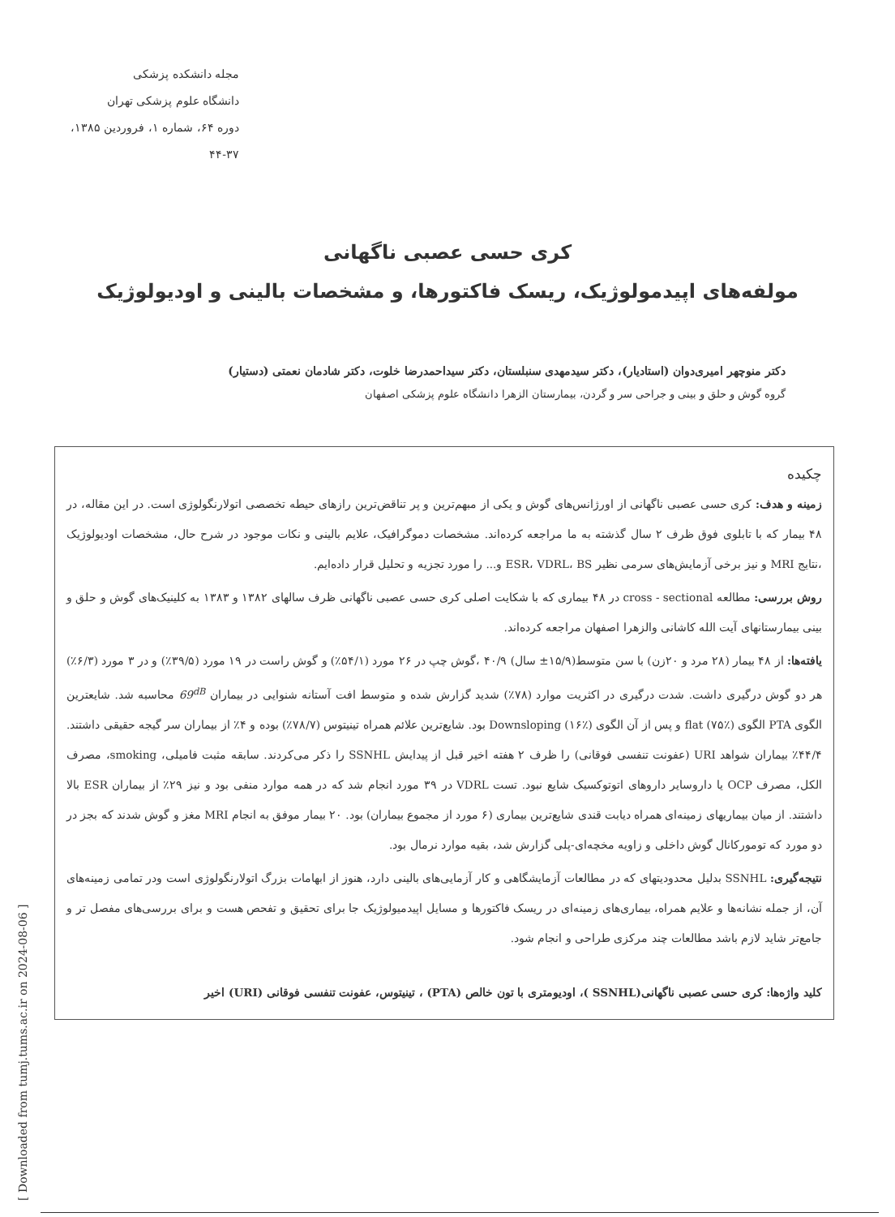مجله دانشکده پزشکی
دانشگاه علوم پزشکی تهران
دوره ۶۴، شماره ۱، فروردین ۱۳۸۵، ۳۷-۴۴
کری حسی عصبی ناگهانی
مولفه‌های اپیدمولوژیک، ریسک فاکتورها، و مشخصات بالینی و اودیولوژیک
دکتر منوچهر امیری‌دوان (استادیار)، دکتر سیدمهدی سنبلستان، دکتر سیداحمدرضا خلوت، دکتر شادمان نعمتی (دستیار)
گروه گوش و حلق و بینی و جراحی سر و گردن، بیمارستان الزهرا دانشگاه علوم پزشکی اصفهان
چکیده
زمینه و هدف: کری حسی عصبی ناگهانی از اورژانس‌های گوش و یکی از مبهم‌ترین و پر تناقض‌ترین رازهای حیطه تخصصی اتولارنگولوژی است. در این مقاله، در ۴۸ بیمار که با تابلوی فوق ظرف ۲ سال گذشته به ما مراجعه کرده‌اند. مشخصات دموگرافیک، علایم بالینی و نکات موجود در شرح حال، مشخصات اودیولوژیک ،نتایج MRI و نیز برخی آزمایش‌های سرمی نظیر ESR، VDRL، BS و... را مورد تجزیه و تحلیل قرار داده‌ایم.
روش بررسی: مطالعه cross - sectional در ۴۸ بیماری که با شکایت اصلی کری حسی عصبی ناگهانی ظرف سالهای ۱۳۸۲ و ۱۳۸۳ به کلینیک‌های گوش و حلق و بینی بیمارستانهای آیت الله کاشانی والزهرا اصفهان مراجعه کرده‌اند.
یافته‌ها: از ۴۸ بیمار (۲۸ مرد و ۲۰زن) با سن متوسط(۱۵/۹± سال) ۴۰/۹ ،گوش چپ در ۲۶ مورد (۵۴/۱٪) و گوش راست در ۱۹ مورد (۳۹/۵٪) و در ۳ مورد (۶/۳٪) هر دو گوش درگیری داشت. شدت درگیری در اکثریت موارد (۷۸٪) شدید گزارش شده و متوسط افت آستانه شنوایی در بیماران 69<sup>dB</sup> محاسبه شد. شایعترین الگوی PTA الگوی flat (۷۵٪) و پس از آن الگوی Downsloping (۱۶٪) بود. شایع‌ترین علائم همراه تینیتوس (۷۸/۷٪) بوده و ۴٪ از بیماران سر گیجه حقیقی داشتند. ۴۴/۴٪ بیماران شواهد URI (عفونت تنفسی فوقانی) را ظرف ۲ هفته اخیر قبل از پیدایش SSNHL را ذکر می‌کردند. سابقه مثبت فامیلی، smoking، مصرف الکل، مصرف OCP یا داروسایر داروهای اتوتوکسیک شایع نبود. تست VDRL در ۳۹ مورد انجام شد که در همه موارد منفی بود و نیز ۲۹٪ از بیماران ESR بالا داشتند. از میان بیماریهای زمینه‌ای همراه دیابت قندی شایع‌ترین بیماری (۶ مورد از مجموع بیماران) بود. ۲۰ بیمار موفق به انجام MRI مغز و گوش شدند که بجز در دو مورد که تومورکانال گوش داخلی و زاویه مخچه‌ای-پلی گزارش شد، بقیه موارد نرمال بود.
نتیجه‌گیری: SSNHL بدلیل محدودیتهای که در مطالعات آزمایشگاهی و کار آزمایی‌های بالینی دارد، هنوز از ابهامات بزرگ اتولارنگولوژی است ودر تمامی زمینه‌های آن، از جمله نشانه‌ها و علایم همراه، بیماری‌های زمینه‌ای در ریسک فاکتورها و مسایل اپیدمیولوژیک جا برای تحقیق و تفحص هست و برای بررسی‌های مفصل تر و جامع‌تر شاید لازم باشد مطالعات چند مرکزی طراحی و انجام شود.
کلید واژه‌ها: کری حسی عصبی ناگهانی(SSNHL )، اودیومتری با تون خالص (PTA) ، تینیتوس، عفونت تنفسی فوقانی (URI) اخیر
[ Downloaded from tumj.tums.ac.ir on 2024-08-06 ]